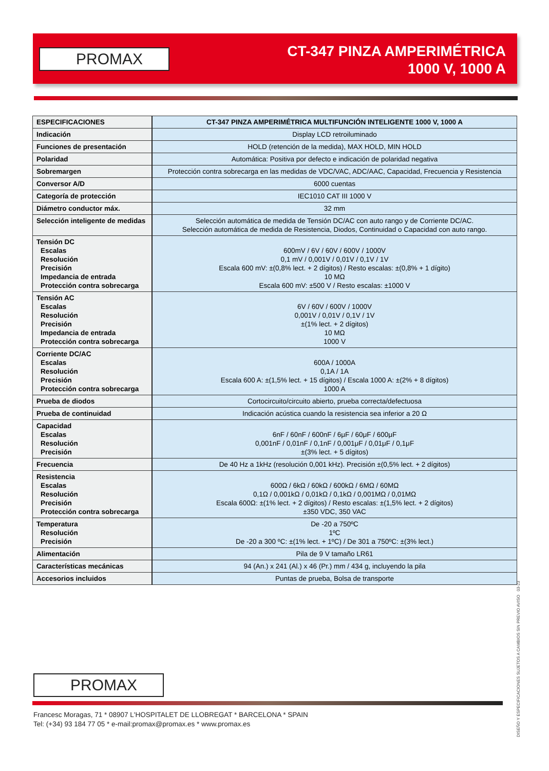PROMAX
CT-347 PINZA AMPERIMÉTRICA
1000 V, 1000 A
| ESPECIFICACIONES | CT-347 PINZA AMPERIMÉTRICA MULTIFUNCIÓN INTELIGENTE 1000 V, 1000 A |
| --- | --- |
| Indicación | Display LCD retroiluminado |
| Funciones de presentación | HOLD (retención de la medida), MAX HOLD, MIN HOLD |
| Polaridad | Automática: Positiva por defecto e indicación de polaridad negativa |
| Sobremargen | Protección contra sobrecarga en las medidas de VDC/VAC, ADC/AAC, Capacidad, Frecuencia y Resistencia |
| Conversor A/D | 6000 cuentas |
| Categoría de protección | IEC1010 CAT III 1000 V |
| Diámetro conductor máx. | 32 mm |
| Selección inteligente de medidas | Selección automática de medida de Tensión DC/AC con auto rango y de Corriente DC/AC. Selección automática de medida de Resistencia, Diodos, Continuidad o Capacidad con auto rango. |
| Tensión DC Escalas Resolución Precisión Impedancia de entrada Protección contra sobrecarga | 600mV / 6V / 60V / 600V / 1000V 0,1 mV / 0,001V / 0,01V / 0,1V / 1V Escala 600 mV: ±(0,8% lect. + 2 dígitos) / Resto escalas: ±(0,8% + 1 dígito) 10 MΩ Escala 600 mV: ±500 V / Resto escalas: ±1000 V |
| Tensión AC Escalas Resolución Precisión Impedancia de entrada Protección contra sobrecarga | 6V / 60V / 600V / 1000V 0,001V / 0,01V / 0,1V / 1V ±(1% lect. + 2 dígitos) 10 MΩ 1000 V |
| Corriente DC/AC Escalas Resolución Precisión Protección contra sobrecarga | 600A / 1000A 0,1A / 1A Escala 600 A: ±(1,5% lect. + 15 dígitos) / Escala 1000 A: ±(2% + 8 dígitos) 1000 A |
| Prueba de diodos | Cortocircuito/circuito abierto, prueba correcta/defectuosa |
| Prueba de continuidad | Indicación acústica cuando la resistencia sea inferior a 20 Ω |
| Capacidad Escalas Resolución Precisión | 6nF / 60nF / 600nF / 6μF / 60μF / 600μF 0,001nF / 0,01nF / 0,1nF / 0,001μF / 0,01μF / 0,1μF ±(3% lect. + 5 dígitos) |
| Frecuencia | De 40 Hz a 1kHz (resolución 0,001 kHz). Precisión ±(0,5% lect. + 2 dígitos) |
| Resistencia Escalas Resolución Precisión Protección contra sobrecarga | 600Ω / 6kΩ / 60kΩ / 600kΩ / 6MΩ / 60MΩ 0,1Ω / 0,001kΩ / 0,01kΩ / 0,1kΩ / 0,001MΩ / 0,01MΩ Escala 600Ω: ±(1% lect. + 2 dígitos) / Resto escalas: ±(1,5% lect. + 2 dígitos) ±350 VDC, 350 VAC |
| Temperatura Resolución Precisión | De -20 a 750ºC 1ºC De -20 a 300 ºC: ±(1% lect. + 1ºC) / De 301 a 750ºC: ±(3% lect.) |
| Alimentación | Pila de 9 V tamaño LR61 |
| Características mecánicas | 94 (An.) x 241 (Al.) x 46 (Pr.) mm / 434 g, incluyendo la pila |
| Accesorios incluidos | Puntas de prueba, Bolsa de transporte |
DISEÑO Y ESPECIFICACIONES SUJETOS A CAMBIOS SIN PREVIO AVISO 03-23
PROMAX
Francesc Moragas, 71 * 08907 L'HOSPITALET DE LLOBREGAT * BARCELONA * SPAIN
Tel: (+34) 93 184 77 05 * e-mail:promax@promax.es * www.promax.es